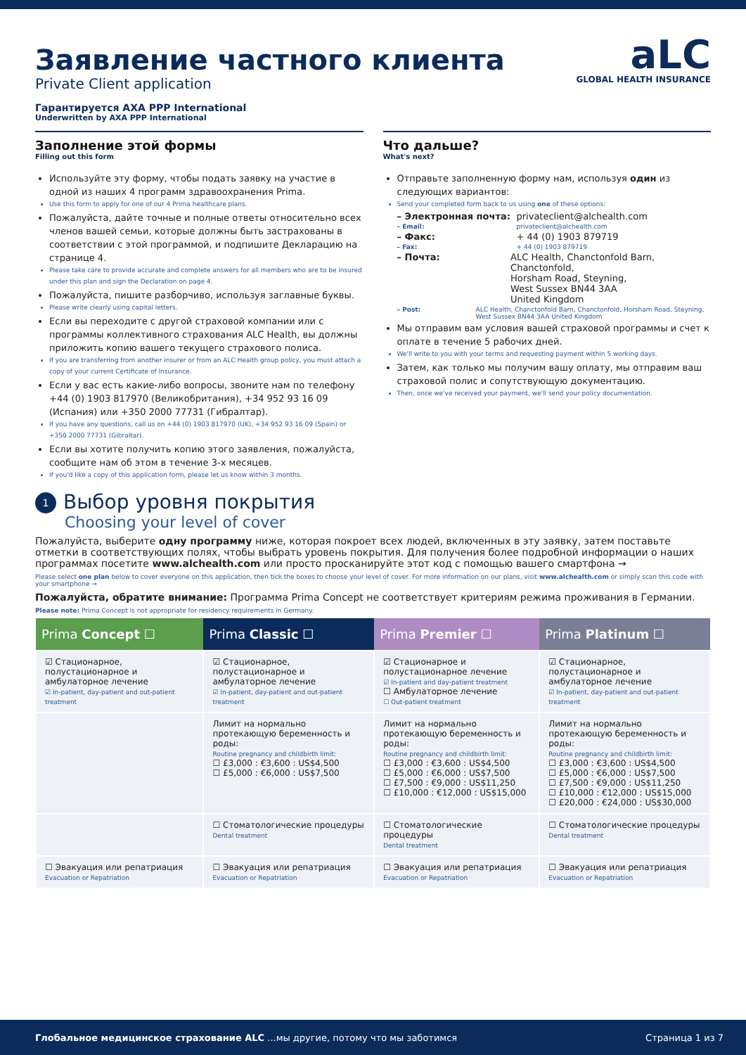aLC
GLOBAL HEALTH INSURANCE
Заявление частного клиента
Private Client application
Гарантируется AXA PPP International
Underwritten by AXA PPP International
Заполнение этой формы
Filling out this form
Используйте эту форму, чтобы подать заявку на участие в одной из наших 4 программ здравоохранения Prima.
Use this form to apply for one of our 4 Prima healthcare plans.
Пожалуйста, дайте точные и полные ответы относительно всех членов вашей семьи, которые должны быть застрахованы в соответствии с этой программой, и подпишите Декларацию на странице 4.
Please take care to provide accurate and complete answers for all members who are to be insured under this plan and sign the Declaration on page 4.
Пожалуйста, пишите разборчиво, используя заглавные буквы.
Please write clearly using capital letters.
Если вы переходите с другой страховой компании или с программы коллективного страхования ALC Health, вы должны приложить копию вашего текущего страхового полиса.
If you are transferring from another insurer or from an ALC Health group policy, you must attach a copy of your current Certificate of Insurance.
Если у вас есть какие-либо вопросы, звоните нам по телефону +44 (0) 1903 817970 (Великобритания), +34 952 93 16 09 (Испания) или +350 2000 77731 (Гибралтар).
If you have any questions, call us on +44 (0) 1903 817970 (UK), +34 952 93 16 09 (Spain) or +350 2000 77731 (Gibraltar).
Если вы хотите получить копию этого заявления, пожалуйста, сообщите нам об этом в течение 3-х месяцев.
If you'd like a copy of this application form, please let us know within 3 months.
Что дальше?
What's next?
Отправьте заполненную форму нам, используя один из следующих вариантов:
Send your completed form back to us using one of these options:
– Электронная почта: privateclient@alchealth.com
– Email: privateclient@alchealth.com
– Факс: + 44 (0) 1903 879719
– Fax: + 44 (0) 1903 879719
– Почта: ALC Health, Chanctonfold Barn, Chanctonfold,
Horsham Road, Steyning,
West Sussex BN44 3AA
United Kingdom
– Post: ALC Health, Chanctonfold Barn, Chanctonfold, Horsham Road, Steyning, West Sussex BN44 3AA United Kingdom
Мы отправим вам условия вашей страховой программы и счет к оплате в течение 5 рабочих дней.
We'll write to you with your terms and requesting payment within 5 working days.
Затем, как только мы получим вашу оплату, мы отправим ваш страховой полис и сопутствующую документацию.
Then, once we've received your payment, we'll send your policy documentation.
1 Выбор уровня покрытия
Choosing your level of cover
Пожалуйста, выберите одну программу ниже, которая покроет всех людей, включенных в эту заявку, затем поставьте отметки в соответствующих полях, чтобы выбрать уровень покрытия. Для получения более подробной информации о наших программах посетите www.alchealth.com или просто просканируйте этот код с помощью вашего смартфона →
Please select one plan below to cover everyone on this application, then tick the boxes to choose your level of cover. For more information on our plans, visit www.alchealth.com or simply scan this code with your smartphone →
Пожалуйста, обратите внимание: Программа Prima Concept не соответствует критериям режима проживания в Германии.
Please note: Prima Concept is not appropriate for residency requirements in Germany.
| Prima Concept ☐ | Prima Classic ☐ | Prima Premier ☐ | Prima Platinum ☐ |
| --- | --- | --- | --- |
| ☑ Стационарное, полустационарное и амбулаторное лечение ☑ In-patient, day-patient and out-patient treatment | ☑ Стационарное, полустационарное и амбулаторное лечение ☑ In-patient, day-patient and out-patient treatment | ☑ Стационарное и полустационарное лечение ☑ In-patient and day-patient treatment ☐ Амбулаторное лечение ☐ Out-patient treatment | ☑ Стационарное, полустационарное и амбулаторное лечение ☑ In-patient, day-patient and out-patient treatment |
| | Лимит на нормально протекающую беременность и роды: Routine pregnancy and childbirth limit: ☐ £3,000 : €3,600 : US$4,500 ☐ £5,000 : €6,000 : US$7,500 | Лимит на нормально протекающую беременность и роды: Routine pregnancy and childbirth limit: ☐ £3,000 : €3,600 : US$4,500 ☐ £5,000 : €6,000 : US$7,500 ☐ £7,500 : €9,000 : US$11,250 ☐ £10,000 : €12,000 : US$15,000 | Лимит на нормально протекающую беременность и роды: Routine pregnancy and childbirth limit: ☐ £3,000 : €3,600 : US$4,500 ☐ £5,000 : €6,000 : US$7,500 ☐ £7,500 : €9,000 : US$11,250 ☐ £10,000 : €12,000 : US$15,000 ☐ £20,000 : €24,000 : US$30,000 |
| | ☐ Стоматологические процедуры Dental treatment | ☐ Стоматологические процедуры Dental treatment | ☐ Стоматологические процедуры Dental treatment |
| ☐ Эвакуация или репатриация Evacuation or Repatriation | ☐ Эвакуация или репатриация Evacuation or Repatriation | ☐ Эвакуация или репатриация Evacuation or Repatriation | ☐ Эвакуация или репатриация Evacuation or Repatriation |
Глобальное медицинское страхование ALC ...мы другие, потому что мы заботимся Страница 1 из 7